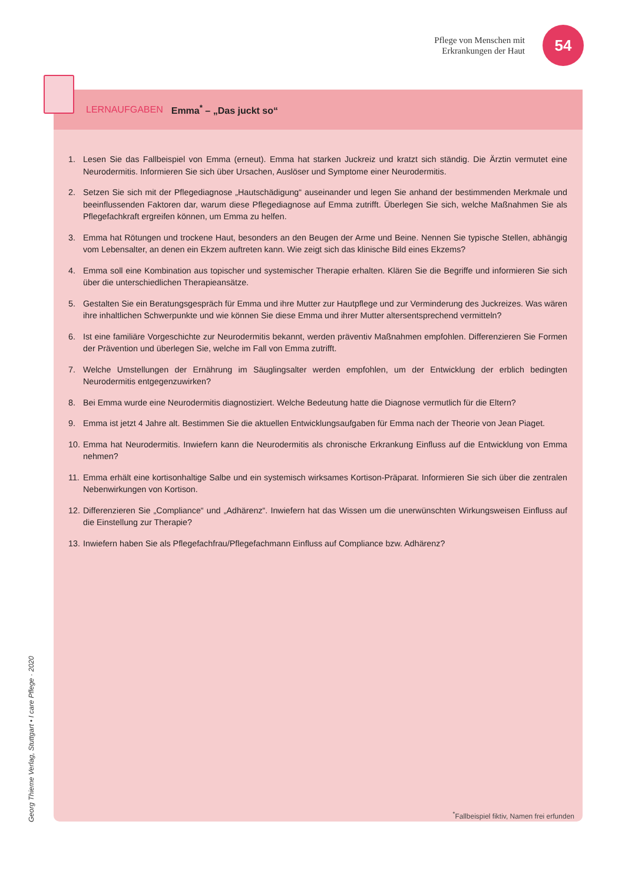Pflege von Menschen mit
Erkrankungen der Haut
54
LERNAUFGABEN Emma<sup>*</sup> – „Das juckt so“
1. Lesen Sie das Fallbeispiel von Emma (erneut). Emma hat starken Juckreiz und kratzt sich ständig. Die Ärztin vermutet eine Neurodermitis. Informieren Sie sich über Ursachen, Auslöser und Symptome einer Neurodermitis.
2. Setzen Sie sich mit der Pflegediagnose „Hautschädigung“ auseinander und legen Sie anhand der bestimmenden Merkmale und beeinflussenden Faktoren dar, warum diese Pflegediagnose auf Emma zutrifft. Überlegen Sie sich, welche Maßnahmen Sie als Pflegefachkraft ergreifen können, um Emma zu helfen.
3. Emma hat Rötungen und trockene Haut, besonders an den Beugen der Arme und Beine. Nennen Sie typische Stellen, abhängig vom Lebensalter, an denen ein Ekzem auftreten kann. Wie zeigt sich das klinische Bild eines Ekzems?
4. Emma soll eine Kombination aus topischer und systemischer Therapie erhalten. Klären Sie die Begriffe und informieren Sie sich über die unterschiedlichen Therapieansätze.
5. Gestalten Sie ein Beratungsgespräch für Emma und ihre Mutter zur Hautpflege und zur Verminderung des Juckreizes. Was wären ihre inhaltlichen Schwerpunkte und wie können Sie diese Emma und ihrer Mutter altersentsprechend vermitteln?
6. Ist eine familiäre Vorgeschichte zur Neurodermitis bekannt, werden präventiv Maßnahmen empfohlen. Differenzieren Sie Formen der Prävention und überlegen Sie, welche im Fall von Emma zutrifft.
7. Welche Umstellungen der Ernährung im Säuglingsalter werden empfohlen, um der Entwicklung der erblich bedingten Neurodermitis entgegenzuwirken?
8. Bei Emma wurde eine Neurodermitis diagnostiziert. Welche Bedeutung hatte die Diagnose vermutlich für die Eltern?
9. Emma ist jetzt 4 Jahre alt. Bestimmen Sie die aktuellen Entwicklungsaufgaben für Emma nach der Theorie von Jean Piaget.
10. Emma hat Neurodermitis. Inwiefern kann die Neurodermitis als chronische Erkrankung Einfluss auf die Entwicklung von Emma nehmen?
11. Emma erhält eine kortisonhaltige Salbe und ein systemisch wirksames Kortison-Präparat. Informieren Sie sich über die zentralen Nebenwirkungen von Kortison.
12. Differenzieren Sie „Compliance“ und „Adhärenz“. Inwiefern hat das Wissen um die unerwünschten Wirkungsweisen Einfluss auf die Einstellung zur Therapie?
13. Inwiefern haben Sie als Pflegefachfrau/Pflegefachmann Einfluss auf Compliance bzw. Adhärenz?
<sup>*</sup> Fallbeispiel fiktiv, Namen frei erfunden
Georg Thieme Verlag, Stuttgart • I care Pflege · 2020